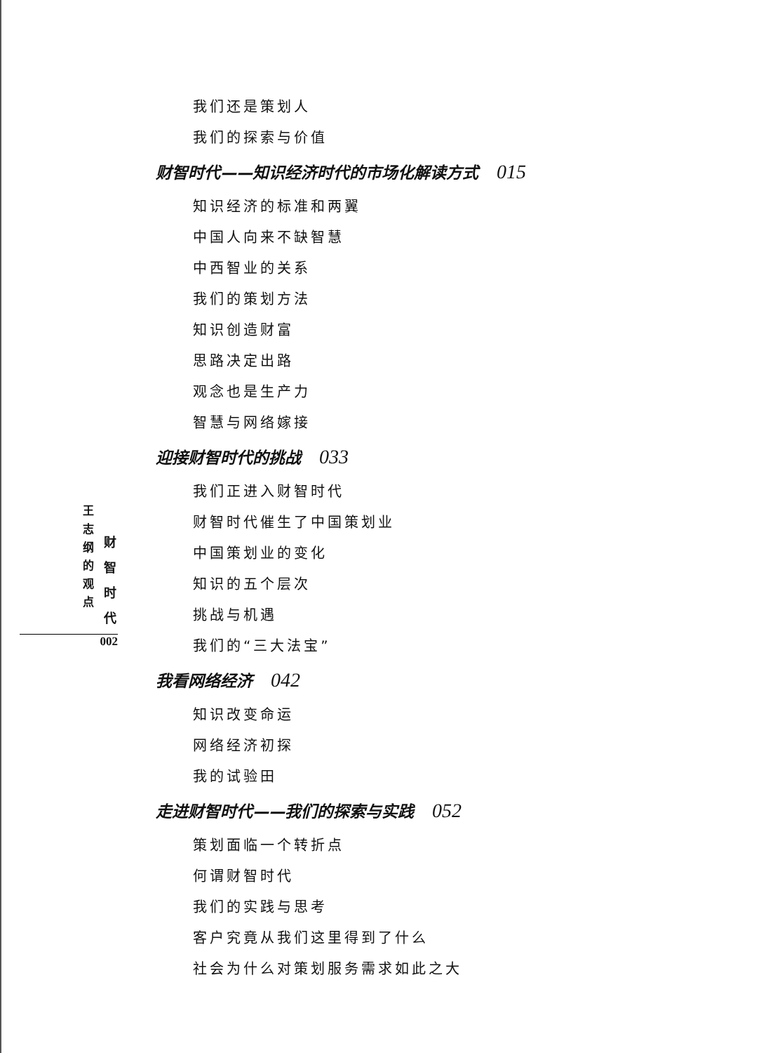我们还是策划人
我们的探索与价值
财智时代——知识经济时代的市场化解读方式 015
知识经济的标准和两翼
中国人向来不缺智慧
中西智业的关系
我们的策划方法
知识创造财富
思路决定出路
观念也是生产力
智慧与网络嫁接
迎接财智时代的挑战 033
我们正进入财智时代
财智时代催生了中国策划业
中国策划业的变化
知识的五个层次
挑战与机遇
我们的“三大法宝”
我看网络经济 042
知识改变命运
网络经济初探
我的试验田
走进财智时代——我们的探索与实践 052
策划面临一个转折点
何谓财智时代
我们的实践与思考
客户究竟从我们这里得到了什么
社会为什么对策划服务需求如此之大
王
志
纲
的
观
点
财
智
时
代
002